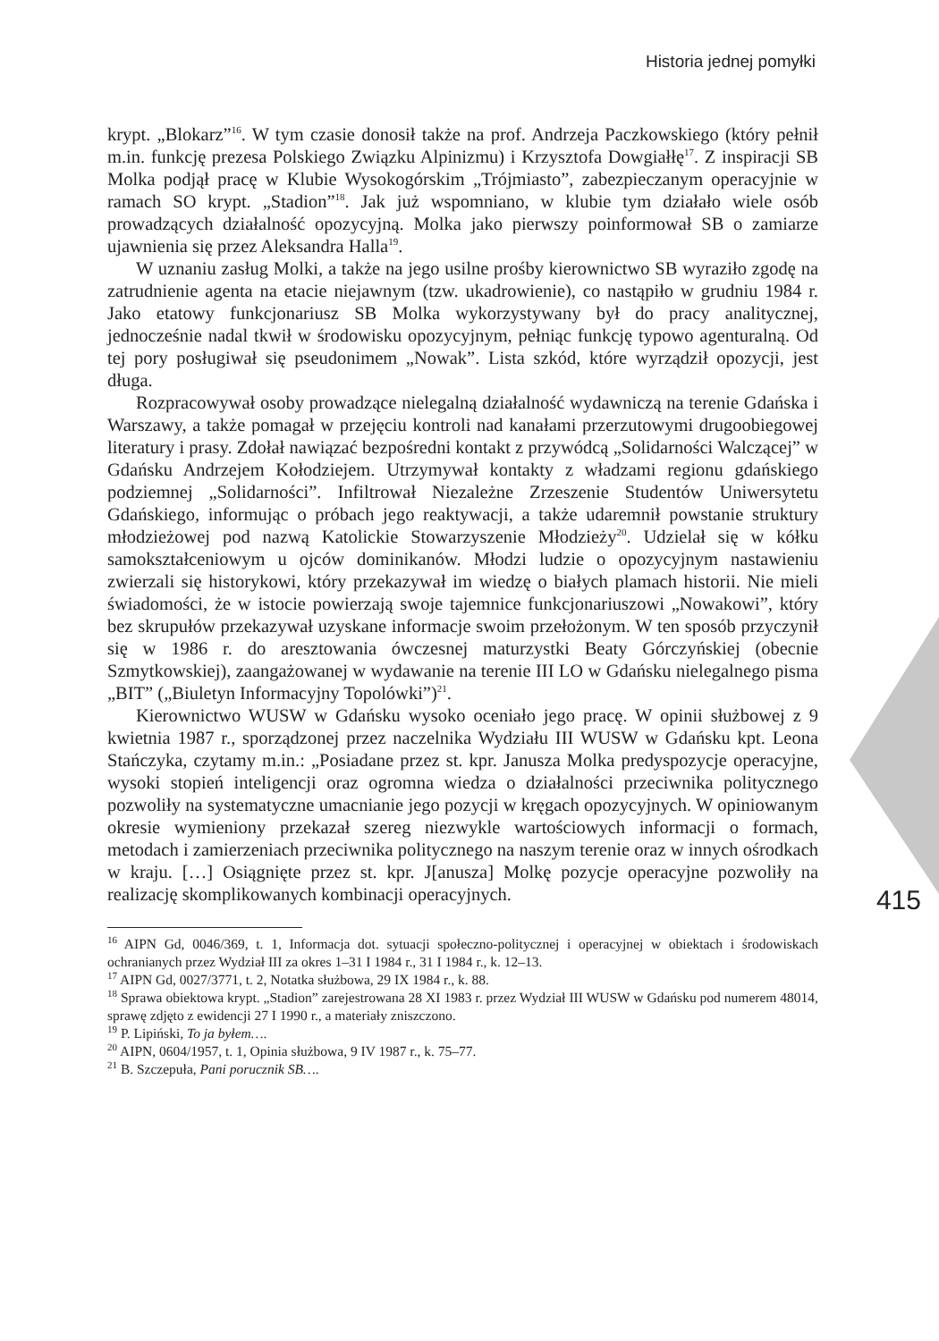Historia jednej pomyłki
415
krypt. „Blokarz”<sup>16</sup>. W tym czasie donosił także na prof. Andrzeja Paczkowskiego (który pełnił m.in. funkcję prezesa Polskiego Związku Alpinizmu) i Krzysztofa Dowgiałłę<sup>17</sup>. Z inspiracji SB Molka podjął pracę w Klubie Wysokogórskim „Trójmiasto”, zabezpieczanym operacyjnie w ramach SO krypt. „Stadion”<sup>18</sup>. Jak już wspomniano, w klubie tym działało wiele osób prowadzących działalność opozycyjną. Molka jako pierwszy poinformował SB o zamiarze ujawnienia się przez Aleksandra Halla<sup>19</sup>.
W uznaniu zasług Molki, a także na jego usilne prośby kierownictwo SB wyraziło zgodę na zatrudnienie agenta na etacie niejawnym (tzw. ukadrowienie), co nastąpiło w grudniu 1984 r. Jako etatowy funkcjonariusz SB Molka wykorzystywany był do pracy analitycznej, jednocześnie nadal tkwił w środowisku opozycyjnym, pełniąc funkcję typowo agenturalną. Od tej pory posługiwał się pseudonimem „Nowak”. Lista szkód, które wyrządził opozycji, jest długa.
Rozpracowywał osoby prowadzące nielegalną działalność wydawniczą na terenie Gdańska i Warszawy, a także pomagał w przejęciu kontroli nad kanałami przerzutowymi drugoobiegowej literatury i prasy. Zdołał nawiązać bezpośredni kontakt z przywódcą „Solidarności Walczącej” w Gdańsku Andrzejem Kołodziejem. Utrzymywał kontakty z władzami regionu gdańskiego podziemnej „Solidarności”. Infiltrował Niezależne Zrzeszenie Studentów Uniwersytetu Gdańskiego, informując o próbach jego reaktywacji, a także udaremnił powstanie struktury młodzieżowej pod nazwą Katolickie Stowarzyszenie Młodzieży<sup>20</sup>. Udzielał się w kółku samokształceniowym u ojców dominikanów. Młodzi ludzie o opozycyjnym nastawieniu zwierzali się historykowi, który przekazywał im wiedzę o białych plamach historii. Nie mieli świadomości, że w istocie powierzają swoje tajemnice funkcjonariuszowi „Nowakowi”, który bez skrupułów przekazywał uzyskane informacje swoim przełożonym. W ten sposób przyczynił się w 1986 r. do aresztowania ówczesnej maturzystki Beaty Górczyńskiej (obecnie Szmytkowskiej), zaangażowanej w wydawanie na terenie III LO w Gdańsku nielegalnego pisma „BIT” („Biuletyn Informacyjny Topolówki”)<sup>21</sup>.
Kierownictwo WUSW w Gdańsku wysoko oceniało jego pracę. W opinii służbowej z 9 kwietnia 1987 r., sporządzonej przez naczelnika Wydziału III WUSW w Gdańsku kpt. Leona Stańczyka, czytamy m.in.: „Posiadane przez st. kpr. Janusza Molka predyspozycje operacyjne, wysoki stopień inteligencji oraz ogromna wiedza o działalności przeciwnika politycznego pozwoliły na systematyczne umacnianie jego pozycji w kręgach opozycyjnych. W opiniowanym okresie wymieniony przekazał szereg niezwykle wartościowych informacji o formach, metodach i zamierzeniach przeciwnika politycznego na naszym terenie oraz w innych ośrodkach w kraju. […] Osiągnięte przez st. kpr. J[anusza] Molkę pozycje operacyjne pozwoliły na realizację skomplikowanych kombinacji operacyjnych.
<sup>16</sup> AIPN Gd, 0046/369, t. 1, Informacja dot. sytuacji społeczno-politycznej i operacyjnej w obiektach i środowiskach ochranianych przez Wydział III za okres 1–31 I 1984 r., 31 I 1984 r., k. 12–13.
<sup>17</sup> AIPN Gd, 0027/3771, t. 2, Notatka służbowa, 29 IX 1984 r., k. 88.
<sup>18</sup> Sprawa obiektowa krypt. „Stadion” zarejestrowana 28 XI 1983 r. przez Wydział III WUSW w Gdańsku pod numerem 48014, sprawę zdjęto z ewidencji 27 I 1990 r., a materiały zniszczono.
<sup>19</sup> P. Lipiński, To ja byłem….
<sup>20</sup> AIPN, 0604/1957, t. 1, Opinia służbowa, 9 IV 1987 r., k. 75–77.
<sup>21</sup> B. Szczepuła, Pani porucznik SB….